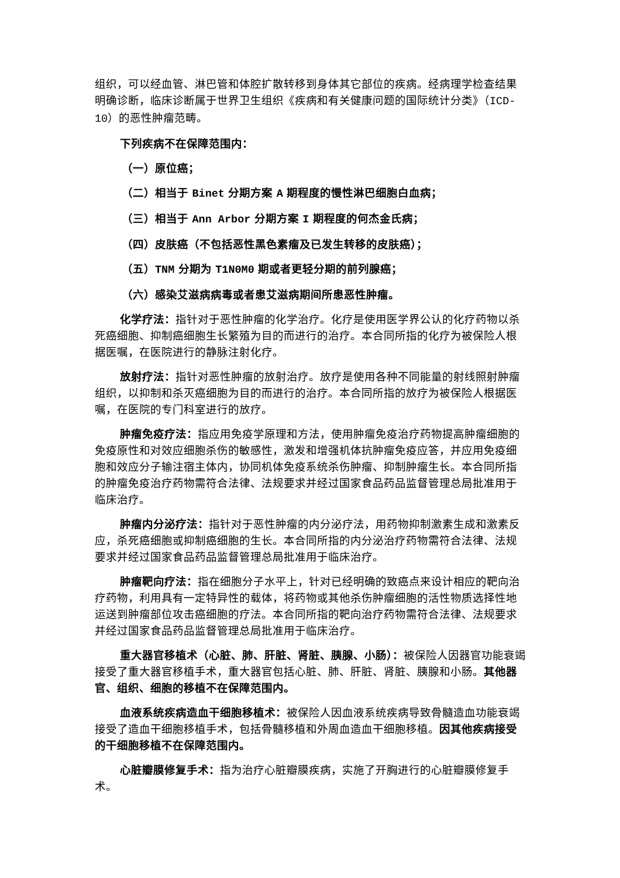组织，可以经血管、淋巴管和体腔扩散转移到身体其它部位的疾病。经病理学检查结果明确诊断，临床诊断属于世界卫生组织《疾病和有关健康问题的国际统计分类》（ICD-10）的恶性肿瘤范畴。
下列疾病不在保障范围内：
（一）原位癌；
（二）相当于 Binet 分期方案 A 期程度的慢性淋巴细胞白血病；
（三）相当于 Ann Arbor 分期方案 I 期程度的何杰金氏病；
（四）皮肤癌（不包括恶性黑色素瘤及已发生转移的皮肤癌）；
（五）TNM 分期为 T1N0M0 期或者更轻分期的前列腺癌；
（六）感染艾滋病病毒或者患艾滋病期间所患恶性肿瘤。
化学疗法：指针对于恶性肿瘤的化学治疗。化疗是使用医学界公认的化疗药物以杀死癌细胞、抑制癌细胞生长繁殖为目的而进行的治疗。本合同所指的化疗为被保险人根据医嘱，在医院进行的静脉注射化疗。
放射疗法：指针对恶性肿瘤的放射治疗。放疗是使用各种不同能量的射线照射肿瘤组织，以抑制和杀灭癌细胞为目的而进行的治疗。本合同所指的放疗为被保险人根据医嘱，在医院的专门科室进行的放疗。
肿瘤免疫疗法：指应用免疫学原理和方法，使用肿瘤免疫治疗药物提高肿瘤细胞的免疫原性和对效应细胞杀伤的敏感性，激发和增强机体抗肿瘤免疫应答，并应用免疫细胞和效应分子输注宿主体内，协同机体免疫系统杀伤肿瘤、抑制肿瘤生长。本合同所指的肿瘤免疫治疗药物需符合法律、法规要求并经过国家食品药品监督管理总局批准用于临床治疗。
肿瘤内分泌疗法：指针对于恶性肿瘤的内分泌疗法，用药物抑制激素生成和激素反应，杀死癌细胞或抑制癌细胞的生长。本合同所指的内分泌治疗药物需符合法律、法规要求并经过国家食品药品监督管理总局批准用于临床治疗。
肿瘤靶向疗法：指在细胞分子水平上，针对已经明确的致癌点来设计相应的靶向治疗药物，利用具有一定特异性的载体，将药物或其他杀伤肿瘤细胞的活性物质选择性地运送到肿瘤部位攻击癌细胞的疗法。本合同所指的靶向治疗药物需符合法律、法规要求并经过国家食品药品监督管理总局批准用于临床治疗。
重大器官移植术（心脏、肺、肝脏、肾脏、胰腺、小肠）：被保险人因器官功能衰竭接受了重大器官移植手术，重大器官包括心脏、肺、肝脏、肾脏、胰腺和小肠。其他器官、组织、细胞的移植不在保障范围内。
血液系统疾病造血干细胞移植术：被保险人因血液系统疾病导致骨髓造血功能衰竭接受了造血干细胞移植手术，包括骨髓移植和外周血造血干细胞移植。因其他疾病接受的干细胞移植不在保障范围内。
心脏瓣膜修复手术：指为治疗心脏瓣膜疾病，实施了开胸进行的心脏瓣膜修复手术。